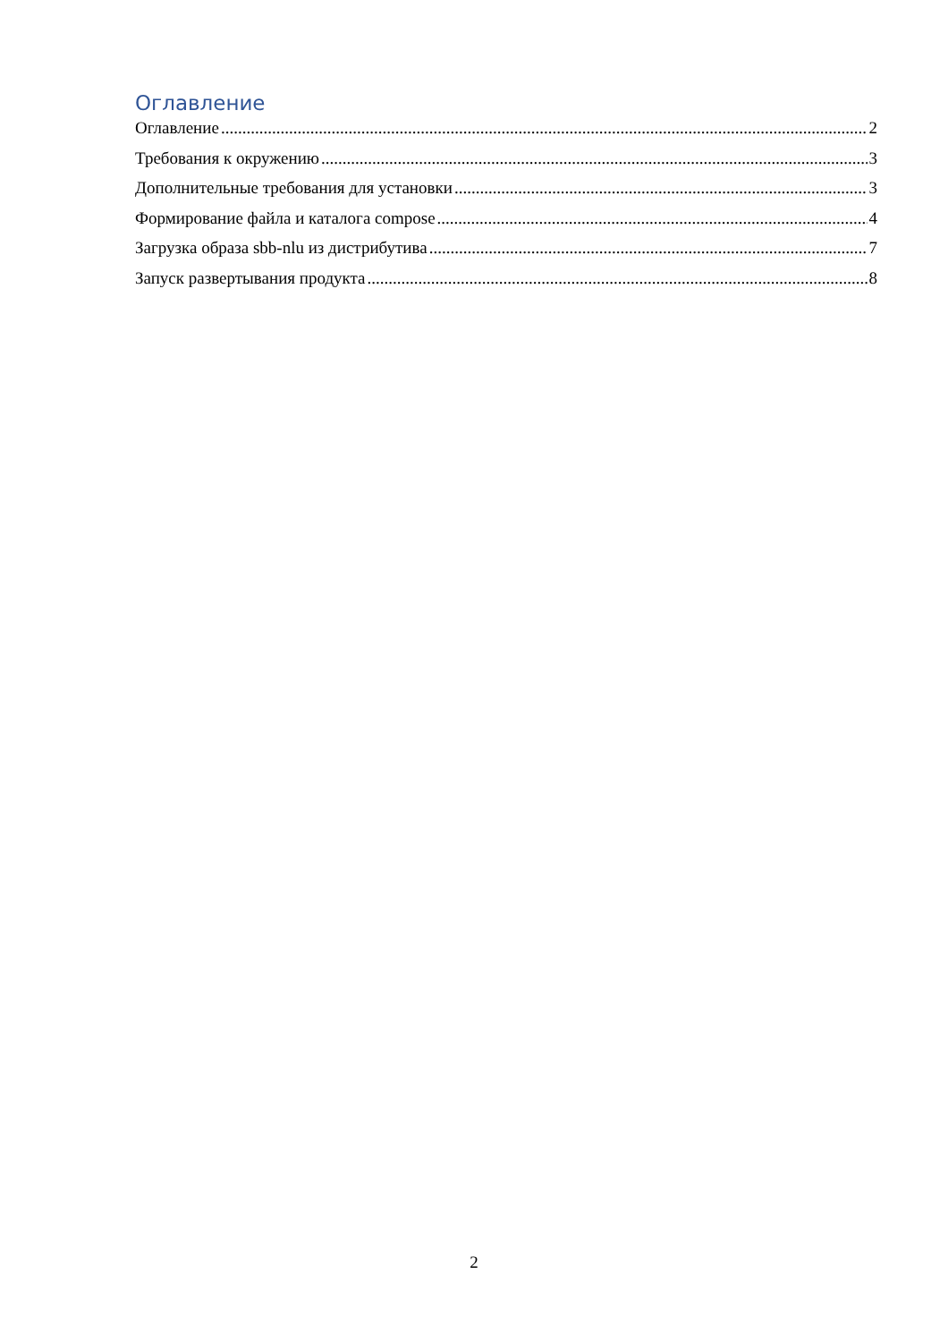Оглавление
Оглавление 2
Требования к окружению 3
Дополнительные требования для установки 3
Формирование файла и каталога compose 4
Загрузка образа sbb-nlu из дистрибутива 7
Запуск развертывания продукта 8
2